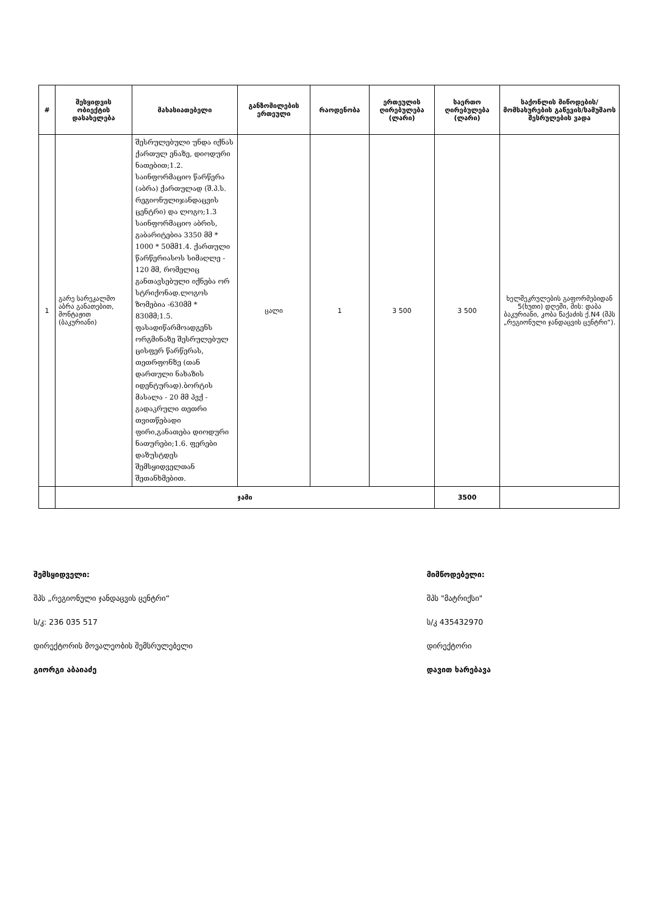| # | შესყიდვის ობიექტის დასახელება | მახასიათებელი | განზომილების ერთეული | რაოდენობა | ერთეულის ღირებულება (ლარი) | საერთო ღირებულება (ლარი) | საქონლის მიწოდების/მომსახურების გაწევის/სამუშაოს შესრულების ვადა |
| --- | --- | --- | --- | --- | --- | --- | --- |
| 1 | გარე სარეკალმო აბრა განათებით, მონტაჟით (ბაკურიანი) | შესრულებული უნდა იქნას ქართულ ენაზე, დიოდური ნათებით;1.2. საინფორმაციო წარწერა (აბრა) ქართულად (შ.პ.ს. რეგიონულიჯანდაცვის ცენტრი) და ლოგო;1.3 საინფორმაციო აბრის, გაბარიტებია 3350 მმ * 1000 * 50მმ1.4. ქართული წარწერიასოს სიმაღლე - 120 მმ, რომელიც განთავსებული იქნება ორ სტრიქონად.ლოგოს ზომებია -630მმ * 830მმ;1.5. ფასადიწარმოადგენს ორგმინაზე შესრულებულ ცისფერ წარწერას, თეთრფონზე (თან დართული ნახაზის იდენტურად).ბორტის მასალა - 20 მმ პვქ - გადაკრული თეთრი თვითწებადი ფირი,განათება დიოდური ნათურები;1.6. ფერები დაზუსტდეს შემსყიდველთან შეთანხმებით. | ცალი | 1 | 3 500 | 3 500 | ხელშეკრულების გაფორმებიდან 5(ხუთი) დღეში, მის: დაბა ბაკურიანი, კობა წაქაძის ქ.N4 (შპს „რეგიონული ჯანდაცვის ცენტრი“). |
| | ჯამი | | | | | 3500 | |
შემსყიდველი:
შპს „რეგიონული ჯანდაცვის ცენტრი“
ს/კ: 236 035 517
დირექტორის მოვალეობის შემსრულებელი
გიორგი აბაიაძე
მიმწოდებელი:
შპს "მატრიქსი"
ს/კ 435432970
დირექტორი
დავით ხარებავა